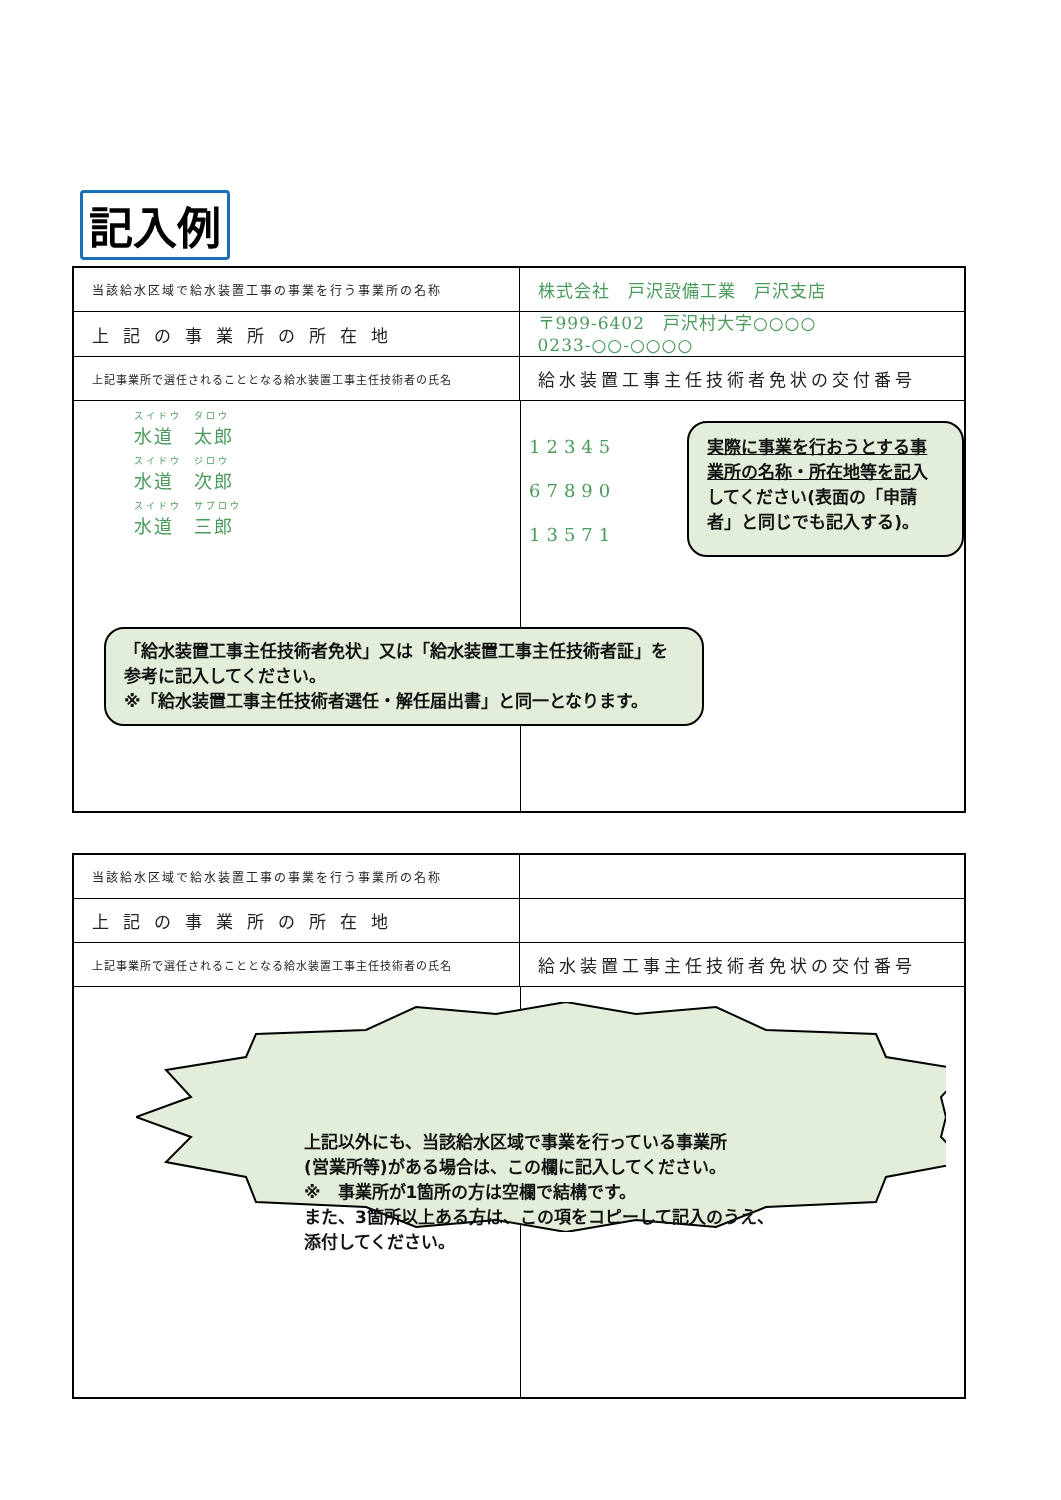記入例
| 当該給水区域で給水装置工事の事業を行う事業所の名称 | 株式会社 戸沢設備工業 戸沢支店 |
| 上記の事業所の所在地 | 〒999-6402 戸沢村大字○○○○ 0233-○○-○○○○ |
| 上記事業所で選任されることとなる給水装置工事主任技術者の氏名 | 給水装置工事主任技術者免状の交付番号 |
| スイドウ タロウ 水道 太郎 スイドウ ジロウ 水道 次郎 スイドウ サブロウ 水道 三郎 12345 67890 13571 実際に事業を行おうとする事業所の名称・所在地等を記 入してください(表面の「申請者」と同じでも記入する)。 「給水装置工事主任技術者免状」又は「給水装置工事主任技術者証」を参考に記入してください。 ※「給水装置工事主任技術者選任・解任届出書」と同一となります。 | |
| 当該給水区域で給水装置工事の事業を行う事業所の名称 | |
| 上記の事業所の所在地 | |
| 上記事業所で選任されることとなる給水装置工事主任技術者の氏名 | 給水装置工事主任技術者免状の交付番号 |
| 上記以外にも、当該給水区域で事業を行っている事業所 (営業所等)がある場合は、この欄に記入してください。 ※ 事業所が1箇所の方は空欄で結構です。 また、3箇所以上ある方は、この項をコピーして記入のうえ、 添付してください。 | |